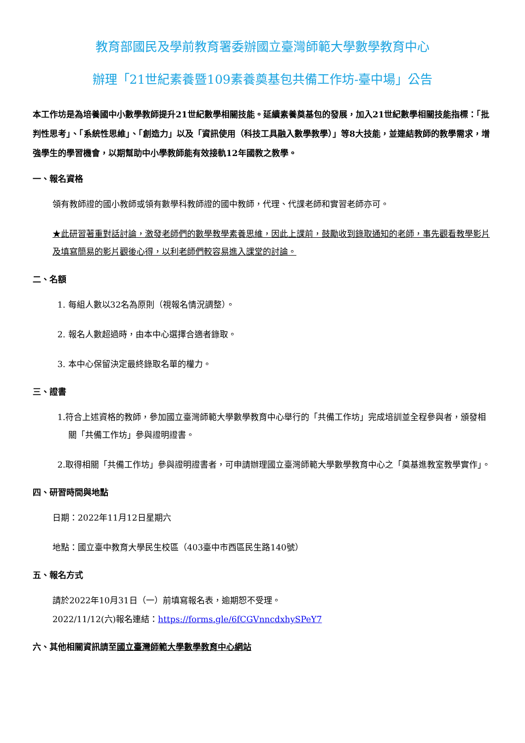教育部國民及學前教育署委辦國立臺灣師範大學數學教育中心
辦理「21世紀素養暨109素養奠基包共備工作坊-臺中場」公告
本工作坊是為培養國中小數學教師提升21世紀數學相關技能。延續素養奠基包的發展，加入21世紀數學相關技能指標：「批判性思考」、「系統性思維」、「創造力」以及「資訊使用（科技工具融入數學教學）」等8大技能，並連結教師的教學需求，增強學生的學習機會，以期幫助中小學教師能有效接軌12年國教之教學。
一、報名資格
領有教師證的國小教師或領有數學科教師證的國中教師，代理、代課老師和實習老師亦可。
★此研習著重對話討論，激發老師們的數學教學素養思維，因此上課前，鼓勵收到錄取通知的老師，事先觀看教學影片及填寫簡易的影片觀後心得，以利老師們較容易進入課堂的討論。
二、名額
1. 每組人數以32名為原則（視報名情況調整）。
2. 報名人數超過時，由本中心選擇合適者錄取。
3. 本中心保留決定最終錄取名單的權力。
三、證書
1.符合上述資格的教師，參加國立臺灣師範大學數學教育中心舉行的「共備工作坊」完成培訓並全程參與者，頒發相關「共備工作坊」參與證明證書。
2.取得相關「共備工作坊」參與證明證書者，可申請辦理國立臺灣師範大學數學教育中心之「奠基進教室教學實作」。
四、研習時間與地點
日期：2022年11月12日星期六
地點：國立臺中教育大學民生校區（403臺中市西區民生路140號）
五、報名方式
請於2022年10月31日（一）前填寫報名表，逾期恕不受理。
2022/11/12(六)報名連結：https://forms.gle/6fCGVnncdxhySPeY7
六、其他相關資訊請至國立臺灣師範大學數學教育中心網站